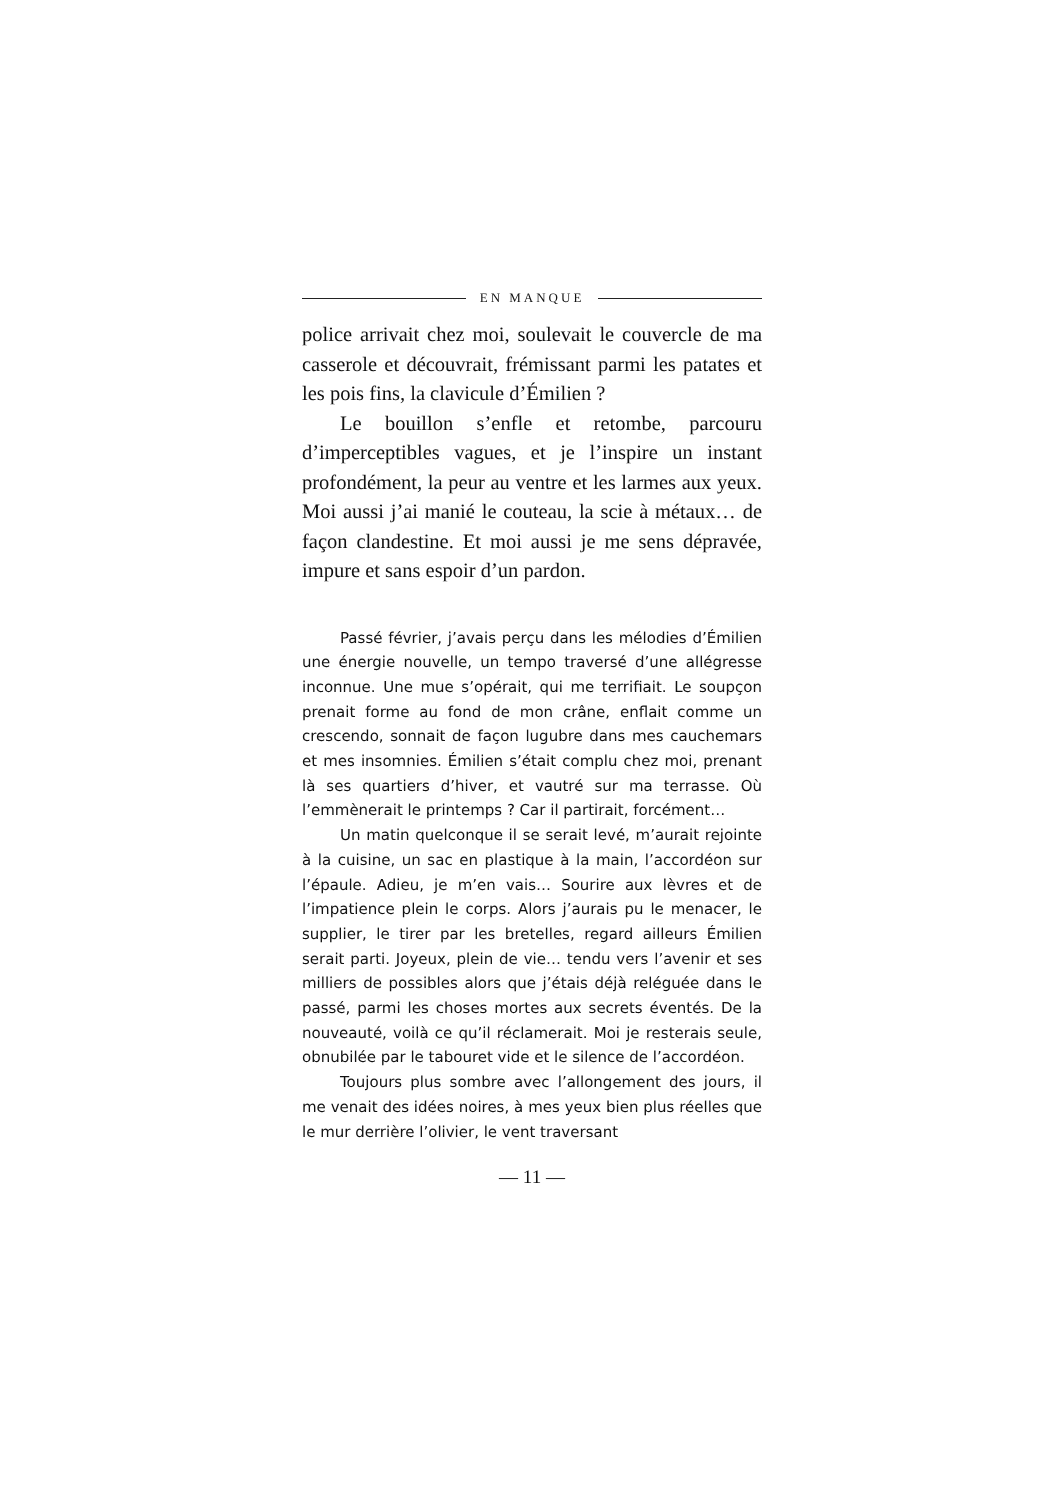EN MANQUE
police arrivait chez moi, soulevait le couvercle de ma casserole et découvrait, frémissant parmi les patates et les pois fins, la clavicule d’Émilien ?
Le bouillon s’enfle et retombe, parcouru d’imperceptibles vagues, et je l’inspire un instant profondément, la peur au ventre et les larmes aux yeux. Moi aussi j’ai manié le couteau, la scie à métaux… de façon clandestine. Et moi aussi je me sens dépravée, impure et sans espoir d’un pardon.
Passé février, j’avais perçu dans les mélodies d’Émilien une énergie nouvelle, un tempo traversé d’une allégresse inconnue. Une mue s’opérait, qui me terrifiait. Le soupçon prenait forme au fond de mon crâne, enflait comme un crescendo, sonnait de façon lugubre dans mes cauchemars et mes insomnies. Émilien s’était complu chez moi, prenant là ses quartiers d’hiver, et vautré sur ma terrasse. Où l’emmènerait le printemps ? Car il partirait, forcément…
Un matin quelconque il se serait levé, m’aurait rejointe à la cuisine, un sac en plastique à la main, l’accordéon sur l’épaule. Adieu, je m’en vais… Sourire aux lèvres et de l’impatience plein le corps. Alors j’aurais pu le menacer, le supplier, le tirer par les bretelles, regard ailleurs Émilien serait parti. Joyeux, plein de vie… tendu vers l’avenir et ses milliers de possibles alors que j’étais déjà reléguée dans le passé, parmi les choses mortes aux secrets éventés. De la nouveauté, voilà ce qu’il réclamerait. Moi je resterais seule, obnubilée par le tabouret vide et le silence de l’accordéon.
Toujours plus sombre avec l’allongement des jours, il me venait des idées noires, à mes yeux bien plus réelles que le mur derrière l’olivier, le vent traversant
— 11 —